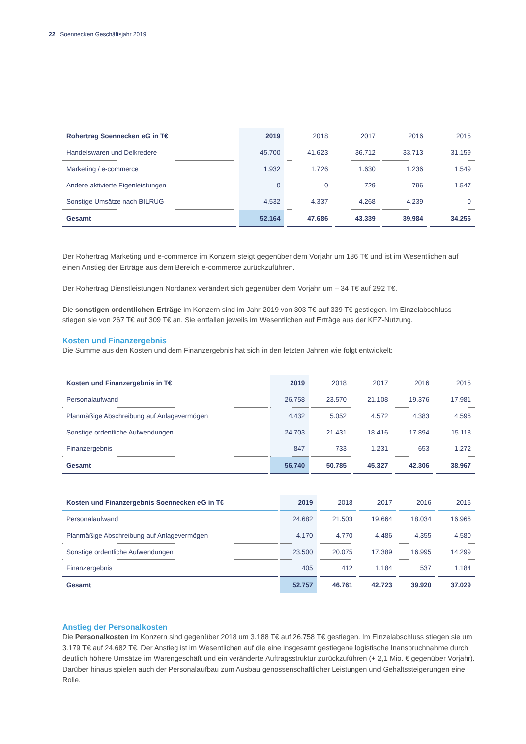22 Soennecken Geschäftsjahr 2019
| Rohertrag Soennecken eG in T€ | 2019 | 2018 | 2017 | 2016 | 2015 |
| --- | --- | --- | --- | --- | --- |
| Handelswaren und Delkredere | 45.700 | 41.623 | 36.712 | 33.713 | 31.159 |
| Marketing / e-commerce | 1.932 | 1.726 | 1.630 | 1.236 | 1.549 |
| Andere aktivierte Eigenleistungen | 0 | 0 | 729 | 796 | 1.547 |
| Sonstige Umsätze nach BILRUG | 4.532 | 4.337 | 4.268 | 4.239 | 0 |
| Gesamt | 52.164 | 47.686 | 43.339 | 39.984 | 34.256 |
Der Rohertrag Marketing und e-commerce im Konzern steigt gegenüber dem Vorjahr um 186 T€ und ist im Wesentlichen auf einen Anstieg der Erträge aus dem Bereich e-commerce zurückzuführen.
Der Rohertrag Dienstleistungen Nordanex verändert sich gegenüber dem Vorjahr um – 34 T€ auf 292 T€.
Die sonstigen ordentlichen Erträge im Konzern sind im Jahr 2019 von 303 T€ auf 339 T€ gestiegen. Im Einzelabschluss stiegen sie von 267 T€ auf 309 T€ an. Sie entfallen jeweils im Wesentlichen auf Erträge aus der KFZ-Nutzung.
Kosten und Finanzergebnis
Die Summe aus den Kosten und dem Finanzergebnis hat sich in den letzten Jahren wie folgt entwickelt:
| Kosten und Finanzergebnis in T€ | 2019 | 2018 | 2017 | 2016 | 2015 |
| --- | --- | --- | --- | --- | --- |
| Personalaufwand | 26.758 | 23.570 | 21.108 | 19.376 | 17.981 |
| Planmäßige Abschreibung auf Anlagevermögen | 4.432 | 5.052 | 4.572 | 4.383 | 4.596 |
| Sonstige ordentliche Aufwendungen | 24.703 | 21.431 | 18.416 | 17.894 | 15.118 |
| Finanzergebnis | 847 | 733 | 1.231 | 653 | 1.272 |
| Gesamt | 56.740 | 50.785 | 45.327 | 42.306 | 38.967 |
| Kosten und Finanzergebnis Soennecken eG in T€ | 2019 | 2018 | 2017 | 2016 | 2015 |
| --- | --- | --- | --- | --- | --- |
| Personalaufwand | 24.682 | 21.503 | 19.664 | 18.034 | 16.966 |
| Planmäßige Abschreibung auf Anlagevermögen | 4.170 | 4.770 | 4.486 | 4.355 | 4.580 |
| Sonstige ordentliche Aufwendungen | 23.500 | 20.075 | 17.389 | 16.995 | 14.299 |
| Finanzergebnis | 405 | 412 | 1.184 | 537 | 1.184 |
| Gesamt | 52.757 | 46.761 | 42.723 | 39.920 | 37.029 |
Anstieg der Personalkosten
Die Personalkosten im Konzern sind gegenüber 2018 um 3.188 T€ auf 26.758 T€ gestiegen. Im Einzelabschluss stiegen sie um 3.179 T€ auf 24.682 T€. Der Anstieg ist im Wesentlichen auf die eine insgesamt gestiegene logistische Inanspruchnahme durch deutlich höhere Umsätze im Warengeschäft und ein veränderte Auftragsstruktur zurückzuführen (+ 2,1 Mio. € gegenüber Vorjahr). Darüber hinaus spielen auch der Personalaufbau zum Ausbau genossenschaftlicher Leistungen und Gehaltssteigerungen eine Rolle.